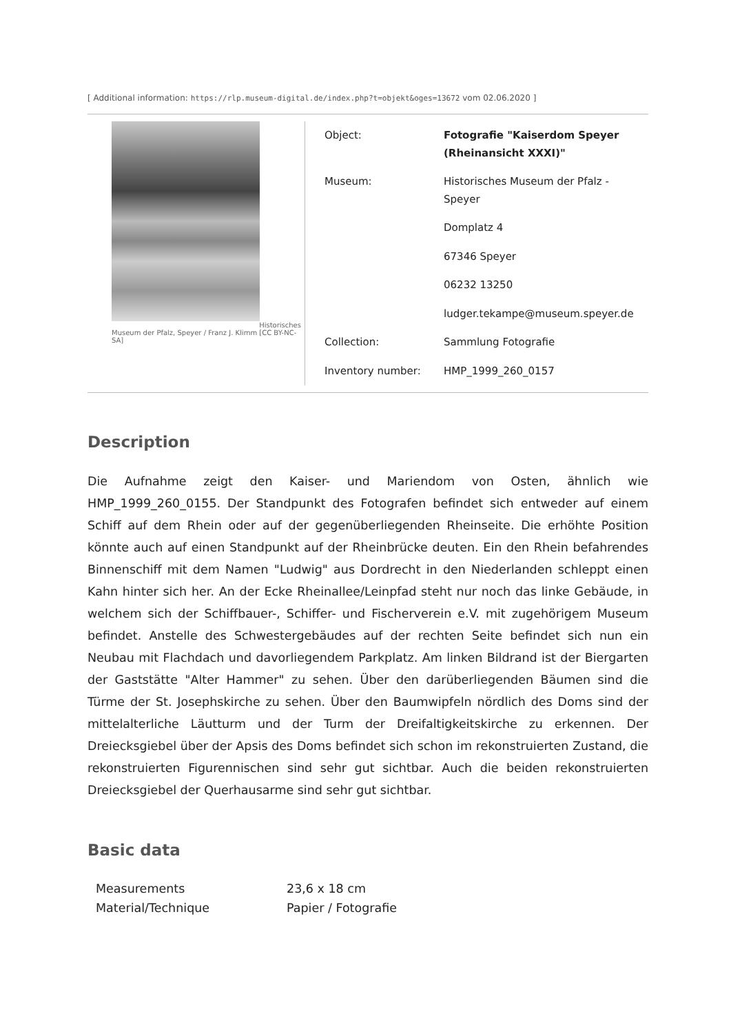[ Additional information: https://rlp.museum-digital.de/index.php?t=objekt&oges=13672 vom 02.06.2020 ]
Historisches
Museum der Pfalz, Speyer / Franz J. Klimm [CC BY-NC-SA]
| Object: | Fotografie "Kaiserdom Speyer (Rheinansicht XXXI)" |
| Museum: | Historisches Museum der Pfalz - Speyer |
| | Domplatz 4 |
| | 67346 Speyer |
| | 06232 13250 |
| | ludger.tekampe@museum.speyer.de |
| Collection: | Sammlung Fotografie |
| Inventory number: | HMP_1999_260_0157 |
Description
Die Aufnahme zeigt den Kaiser- und Mariendom von Osten, ähnlich wie HMP_1999_260_0155. Der Standpunkt des Fotografen befindet sich entweder auf einem Schiff auf dem Rhein oder auf der gegenüberliegenden Rheinseite. Die erhöhte Position könnte auch auf einen Standpunkt auf der Rheinbrücke deuten. Ein den Rhein befahrendes Binnenschiff mit dem Namen "Ludwig" aus Dordrecht in den Niederlanden schleppt einen Kahn hinter sich her. An der Ecke Rheinallee/Leinpfad steht nur noch das linke Gebäude, in welchem sich der Schiffbauer-, Schiffer- und Fischerverein e.V. mit zugehörigem Museum befindet. Anstelle des Schwestergebäudes auf der rechten Seite befindet sich nun ein Neubau mit Flachdach und davorliegendem Parkplatz. Am linken Bildrand ist der Biergarten der Gaststätte "Alter Hammer" zu sehen. Über den darüberliegenden Bäumen sind die Türme der St. Josephskirche zu sehen. Über den Baumwipfeln nördlich des Doms sind der mittelalterliche Läutturm und der Turm der Dreifaltigkeitskirche zu erkennen. Der Dreiecksgiebel über der Apsis des Doms befindet sich schon im rekonstruierten Zustand, die rekonstruierten Figurennischen sind sehr gut sichtbar. Auch die beiden rekonstruierten Dreiecksgiebel der Querhausarme sind sehr gut sichtbar.
Basic data
| Measurements | 23,6 x 18 cm |
| Material/Technique | Papier / Fotografie |